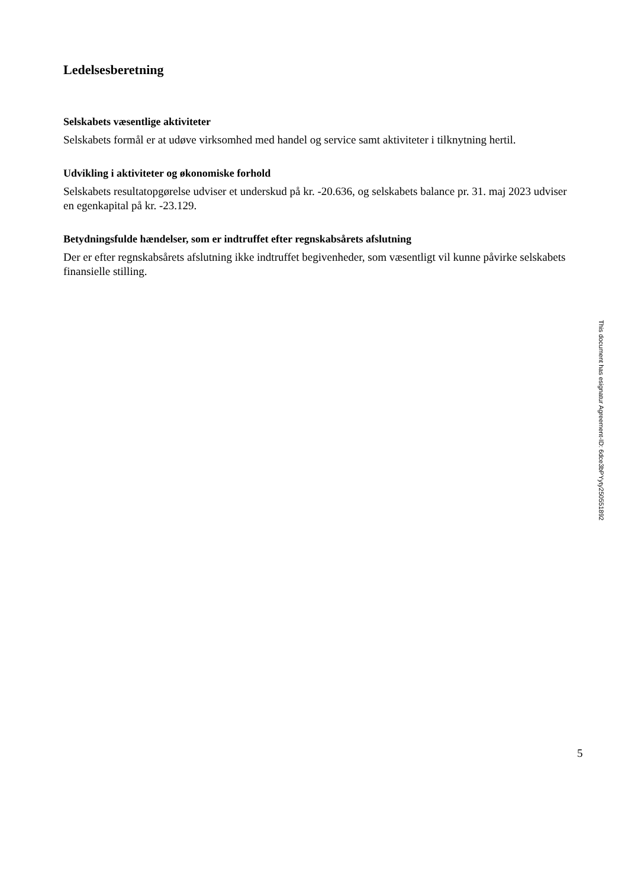Ledelsesberetning
Selskabets væsentlige aktiviteter
Selskabets formål er at udøve virksomhed med handel og service samt aktiviteter i tilknytning hertil.
Udvikling i aktiviteter og økonomiske forhold
Selskabets resultatopgørelse udviser et underskud på kr. -20.636, og selskabets balance pr. 31. maj 2023 udviser en egenkapital på kr. -23.129.
Betydningsfulde hændelser, som er indtruffet efter regnskabsårets afslutning
Der er efter regnskabsårets afslutning ikke indtruffet begivenheder, som væsentligt vil kunne påvirke selskabets finansielle stilling.
This document has esignatur Agreement-ID: 6dce3bPYyty250551892
5